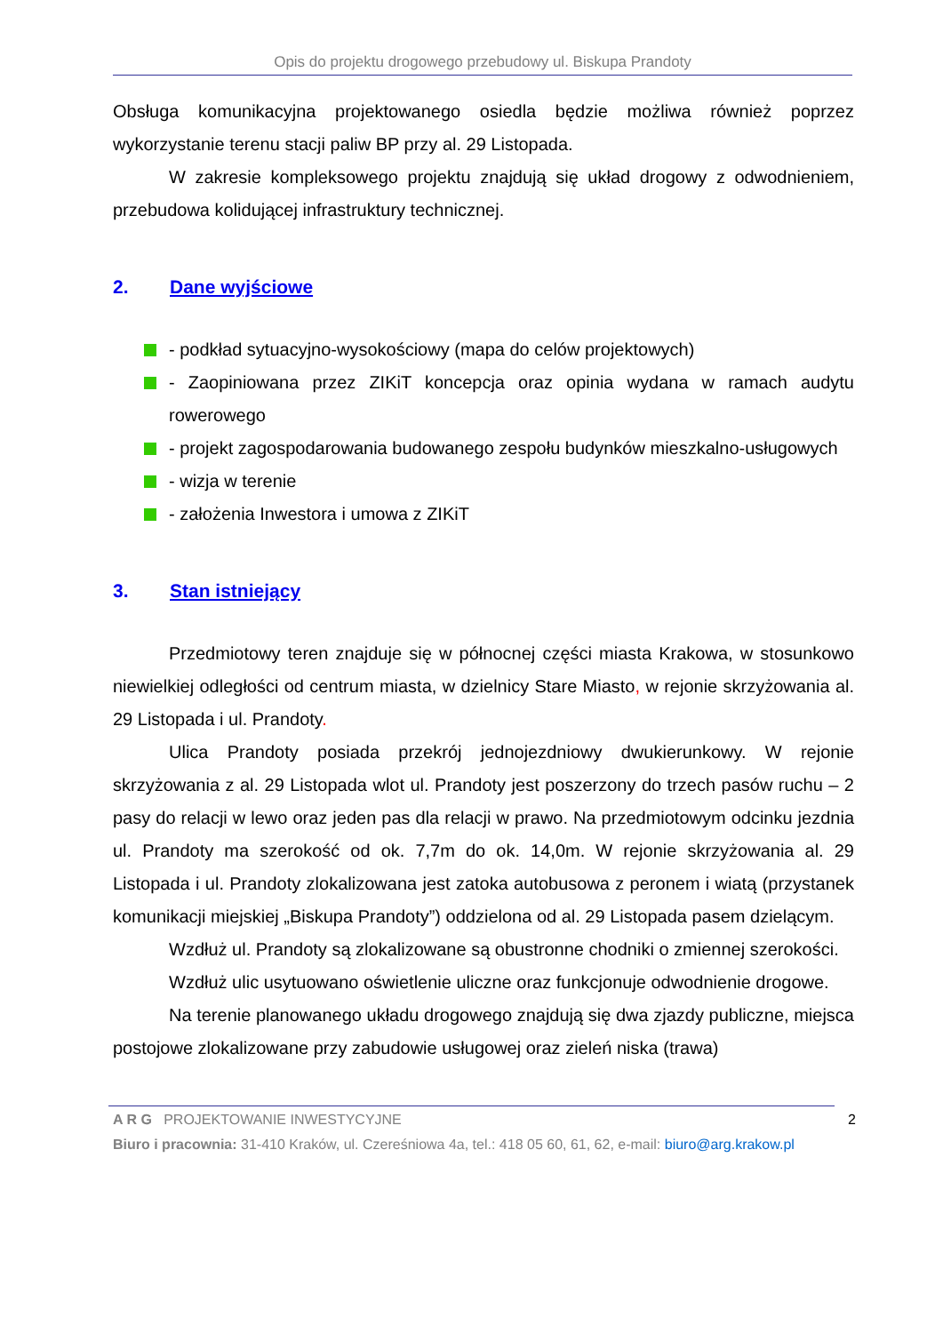Opis do projektu drogowego przebudowy ul. Biskupa Prandoty
Obsługa komunikacyjna projektowanego osiedla będzie możliwa również poprzez wykorzystanie terenu stacji paliw BP przy al. 29 Listopada.
W zakresie kompleksowego projektu znajdują się układ drogowy z odwodnieniem, przebudowa kolidującej infrastruktury technicznej.
2. Dane wyjściowe
- podkład sytuacyjno-wysokościowy (mapa do celów projektowych)
- Zaopiniowana przez ZIKiT koncepcja oraz opinia wydana w ramach audytu rowerowego
- projekt zagospodarowania budowanego zespołu budynków mieszkalno-usługowych
- wizja w terenie
- założenia Inwestora i umowa z ZIKiT
3. Stan istniejący
Przedmiotowy teren znajduje się w północnej części miasta Krakowa, w stosunkowo niewielkiej odległości od centrum miasta, w dzielnicy Stare Miasto, w rejonie skrzyżowania al. 29 Listopada i ul. Prandoty.
Ulica Prandoty posiada przekrój jednojezdniowy dwukierunkowy. W rejonie skrzyżowania z al. 29 Listopada wlot ul. Prandoty jest poszerzony do trzech pasów ruchu – 2 pasy do relacji w lewo oraz jeden pas dla relacji w prawo. Na przedmiotowym odcinku jezdnia ul. Prandoty ma szerokość od ok. 7,7m do ok. 14,0m. W rejonie skrzyżowania al. 29 Listopada i ul. Prandoty zlokalizowana jest zatoka autobusowa z peronem i wiatą (przystanek komunikacji miejskiej „Biskupa Prandoty”) oddzielona od al. 29 Listopada pasem dzielącym.
Wzdłuż ul. Prandoty są zlokalizowane są obustronne chodniki o zmiennej szerokości.
Wzdłuż ulic usytuowano oświetlenie uliczne oraz funkcjonuje odwodnienie drogowe.
Na terenie planowanego układu drogowego znajdują się dwa zjazdy publiczne, miejsca postojowe zlokalizowane przy zabudowie usługowej oraz zieleń niska (trawa)
A R G PROJEKTOWANIE INWESTYCYJNE 2
Biuro i pracownia: 31-410 Kraków, ul. Czereśniowa 4a, tel.: 418 05 60, 61, 62, e-mail: biuro@arg.krakow.pl